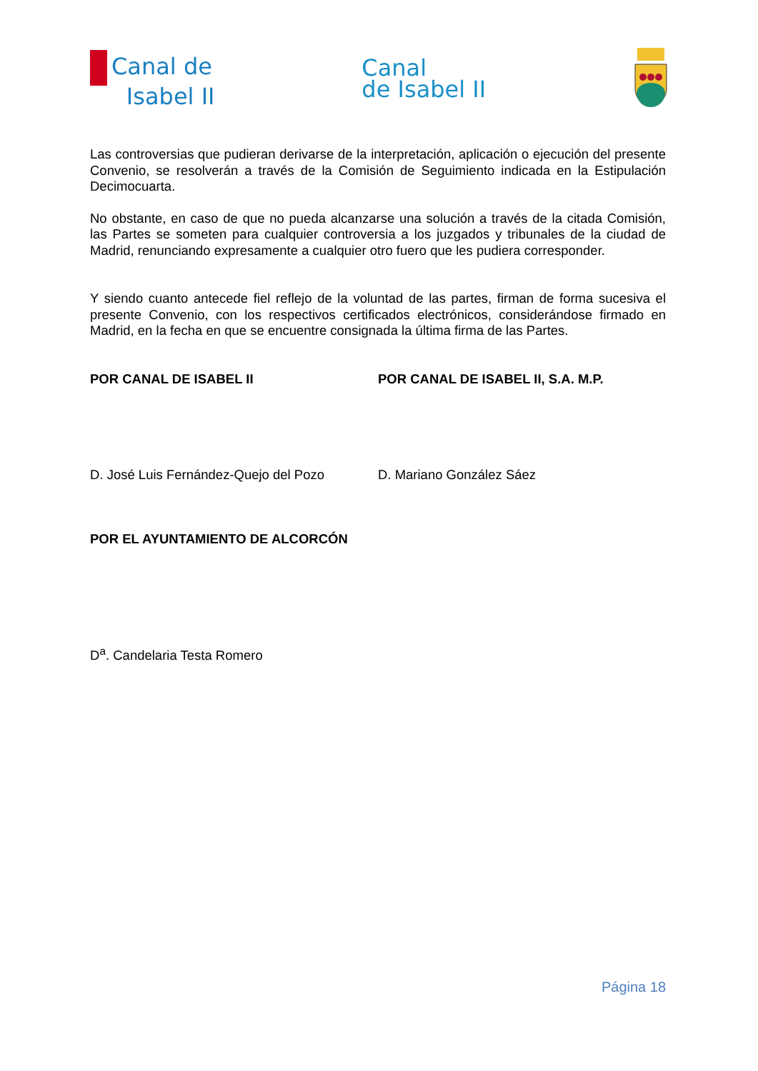Canal de
Isabel II
Canal
de Isabel II
Las controversias que pudieran derivarse de la interpretación, aplicación o ejecución del presente Convenio, se resolverán a través de la Comisión de Seguimiento indicada en la Estipulación Decimocuarta.
No obstante, en caso de que no pueda alcanzarse una solución a través de la citada Comisión, las Partes se someten para cualquier controversia a los juzgados y tribunales de la ciudad de Madrid, renunciando expresamente a cualquier otro fuero que les pudiera corresponder.
Y siendo cuanto antecede fiel reflejo de la voluntad de las partes, firman de forma sucesiva el presente Convenio, con los respectivos certificados electrónicos, considerándose firmado en Madrid, en la fecha en que se encuentre consignada la última firma de las Partes.
POR CANAL DE ISABEL II POR CANAL DE ISABEL II, S.A. M.P.
D. José Luis Fernández-Quejo del Pozo D. Mariano González Sáez
POR EL AYUNTAMIENTO DE ALCORCÓN
D<sup>a</sup>. Candelaria Testa Romero
Página 18